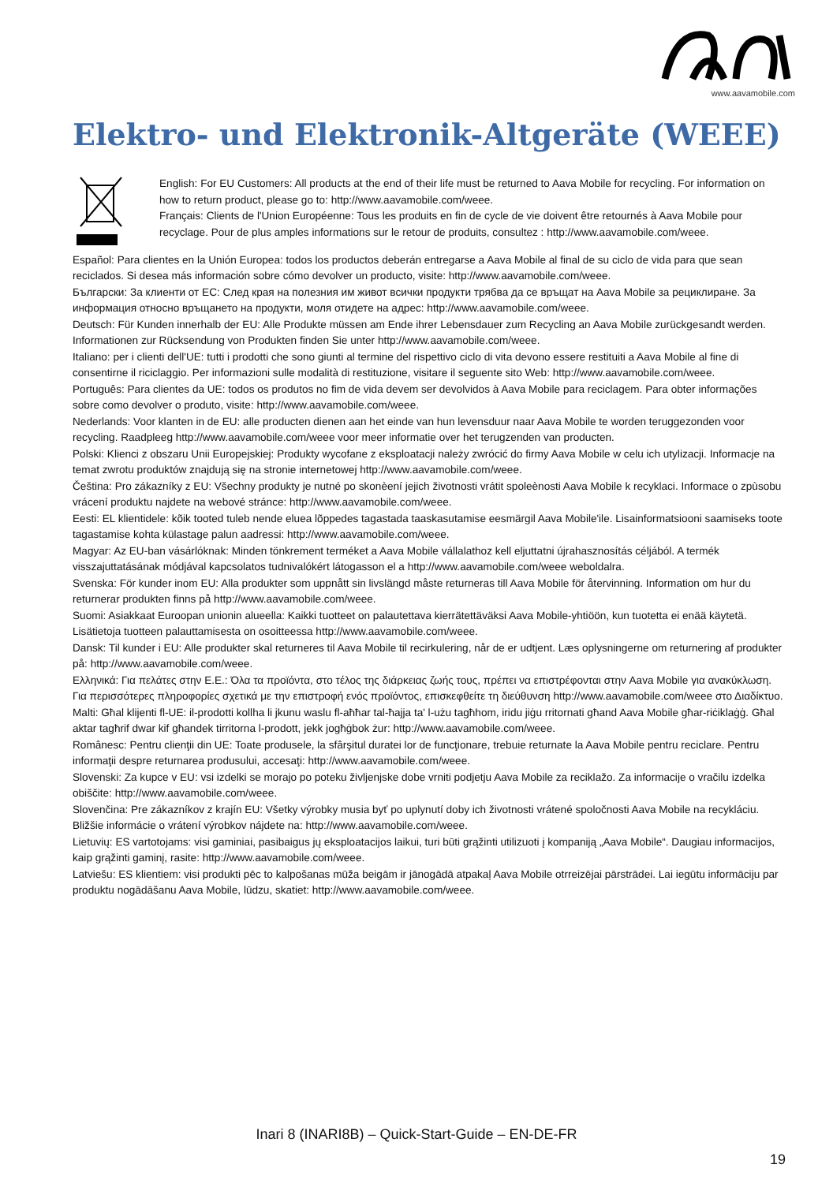www.aavamobile.com
Elektro- und Elektronik-Altgeräte (WEEE)
English: For EU Customers: All products at the end of their life must be returned to Aava Mobile for recycling. For information on how to return product, please go to: http://www.aavamobile.com/weee.
Français: Clients de l'Union Européenne: Tous les produits en fin de cycle de vie doivent être retournés à Aava Mobile pour recyclage. Pour de plus amples informations sur le retour de produits, consultez : http://www.aavamobile.com/weee.
Español: Para clientes en la Unión Europea: todos los productos deberán entregarse a Aava Mobile al final de su ciclo de vida para que sean reciclados. Si desea más información sobre cómo devolver un producto, visite: http://www.aavamobile.com/weee.
Български: За клиенти от ЕС: След края на полезния им живот всички продукти трябва да се връщат на Aava Mobile за рециклиране. За информация относно връщането на продукти, моля отидете на адрес: http://www.aavamobile.com/weee.
Deutsch: Für Kunden innerhalb der EU: Alle Produkte müssen am Ende ihrer Lebensdauer zum Recycling an Aava Mobile zurückgesandt werden. Informationen zur Rücksendung von Produkten finden Sie unter http://www.aavamobile.com/weee.
Italiano: per i clienti dell'UE: tutti i prodotti che sono giunti al termine del rispettivo ciclo di vita devono essere restituiti a Aava Mobile al fine di consentirne il riciclaggio. Per informazioni sulle modalità di restituzione, visitare il seguente sito Web: http://www.aavamobile.com/weee.
Português: Para clientes da UE: todos os produtos no fim de vida devem ser devolvidos à Aava Mobile para reciclagem. Para obter informações sobre como devolver o produto, visite: http://www.aavamobile.com/weee.
Nederlands: Voor klanten in de EU: alle producten dienen aan het einde van hun levensduur naar Aava Mobile te worden teruggezonden voor recycling. Raadpleeg http://www.aavamobile.com/weee voor meer informatie over het terugzenden van producten.
Polski: Klienci z obszaru Unii Europejskiej: Produkty wycofane z eksploatacji należy zwrócić do firmy Aava Mobile w celu ich utylizacji. Informacje na temat zwrotu produktów znajdują się na stronie internetowej http://www.aavamobile.com/weee.
Čeština: Pro zákazníky z EU: Všechny produkty je nutné po skonèení jejich životnosti vrátit spoleènosti Aava Mobile k recyklaci. Informace o zpùsobu vrácení produktu najdete na webové stránce: http://www.aavamobile.com/weee.
Eesti: EL klientidele: kõik tooted tuleb nende eluea lõppedes tagastada taaskasutamise eesmärgil Aava Mobile'ile. Lisainformatsiooni saamiseks toote tagastamise kohta külastage palun aadressi: http://www.aavamobile.com/weee.
Magyar: Az EU-ban vásárlóknak: Minden tönkrement terméket a Aava Mobile vállalathoz kell eljuttatni újrahasznosítás céljából. A termék visszajuttatásának módjával kapcsolatos tudnivalókért látogasson el a http://www.aavamobile.com/weee weboldalra.
Svenska: För kunder inom EU: Alla produkter som uppnått sin livslängd måste returneras till Aava Mobile för återvinning. Information om hur du returnerar produkten finns på http://www.aavamobile.com/weee.
Suomi: Asiakkaat Euroopan unionin alueella: Kaikki tuotteet on palautettava kierrätettäväksi Aava Mobile-yhtiöön, kun tuotetta ei enää käytetä. Lisätietoja tuotteen palauttamisesta on osoitteessa http://www.aavamobile.com/weee.
Dansk: Til kunder i EU: Alle produkter skal returneres til Aava Mobile til recirkulering, når de er udtjent. Læs oplysningerne om returnering af produkter på: http://www.aavamobile.com/weee.
Ελληνικά: Για πελάτες στην Ε.Ε.: Όλα τα προϊόντα, στο τέλος της διάρκειας ζωής τους, πρέπει να επιστρέφονται στην Aava Mobile για ανακύκλωση. Για περισσότερες πληροφορίες σχετικά με την επιστροφή ενός προϊόντος, επισκεφθείτε τη διεύθυνση http://www.aavamobile.com/weee στο Διαδίκτυο.
Malti: Għal klijenti fl-UE: il-prodotti kollha li jkunu waslu fl-aħħar tal-ħajja ta' l-użu tagħhom, iridu jiġu rritornati għand Aava Mobile għar-riċiklaġġ. Għal aktar tagħrif dwar kif għandek tirritorna l-prodott, jekk jogħġbok żur: http://www.aavamobile.com/weee.
Românesc: Pentru clienţii din UE: Toate produsele, la sfârşitul duratei lor de funcţionare, trebuie returnate la Aava Mobile pentru reciclare. Pentru informaţii despre returnarea produsului, accesaţi: http://www.aavamobile.com/weee.
Slovenski: Za kupce v EU: vsi izdelki se morajo po poteku življenjske dobe vrniti podjetju Aava Mobile za reciklažo. Za informacije o vračilu izdelka obiščite: http://www.aavamobile.com/weee.
Slovenčina: Pre zákazníkov z krajín EU: Všetky výrobky musia byť po uplynutí doby ich životnosti vrátené spoločnosti Aava Mobile na recykláciu. Bližšie informácie o vrátení výrobkov nájdete na: http://www.aavamobile.com/weee.
Lietuvių: ES vartotojams: visi gaminiai, pasibaigus jų eksploatacijos laikui, turi būti grąžinti utilizuoti į kompaniją „Aava Mobile“. Daugiau informacijos, kaip grąžinti gaminį, rasite: http://www.aavamobile.com/weee.
Latviešu: ES klientiem: visi produkti pēc to kalpošanas mūža beigām ir jānogādā atpakaļ Aava Mobile otrreizējai pārstrādei. Lai iegūtu informāciju par produktu nogādāšanu Aava Mobile, lūdzu, skatiet: http://www.aavamobile.com/weee.
Inari 8 (INARI8B) – Quick-Start-Guide – EN-DE-FR
19